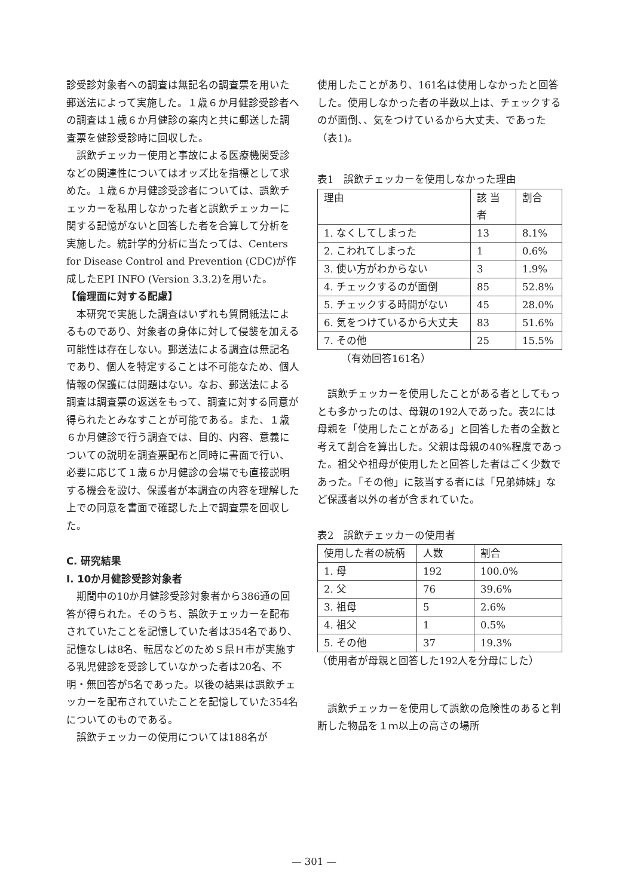診受診対象者への調査は無記名の調査票を用いた郵送法によって実施した。１歳６か月健診受診者への調査は１歳６か月健診の案内と共に郵送した調査票を健診受診時に回収した。
誤飲チェッカー使用と事故による医療機関受診などの関連性についてはオッズ比を指標として求めた。１歳６か月健診受診者については、誤飲チェッカーを私用しなかった者と誤飲チェッカーに関する記憶がないと回答した者を合算して分析を実施した。統計学的分析に当たっては、Centers for Disease Control and Prevention (CDC)が作成したEPI INFO (Version 3.3.2)を用いた。
【倫理面に対する配慮】
本研究で実施した調査はいずれも質問紙法によるものであり、対象者の身体に対して侵襲を加える可能性は存在しない。郵送法による調査は無記名であり、個人を特定することは不可能なため、個人情報の保護には問題はない。なお、郵送法による調査は調査票の返送をもって、調査に対する同意が得られたとみなすことが可能である。また、１歳６か月健診で行う調査では、目的、内容、意義についての説明を調査票配布と同時に書面で行い、必要に応じて１歳６か月健診の会場でも直接説明する機会を設け、保護者が本調査の内容を理解した上での同意を書面で確認した上で調査票を回収した。
C. 研究結果
I. 10か月健診受診対象者
期間中の10か月健診受診対象者から386通の回答が得られた。そのうち、誤飲チェッカーを配布されていたことを記憶していた者は354名であり、記憶なしは8名、転居などのためＳ県Ｈ市が実施する乳児健診を受診していなかった者は20名、不明・無回答が5名であった。以後の結果は誤飲チェッカーを配布されていたことを記憶していた354名についてのものである。
誤飲チェッカーの使用については188名が
使用したことがあり、161名は使用しなかったと回答した。使用しなかった者の半数以上は、チェックするのが面倒、、気をつけているから大丈夫、であった（表1)。
表1　誤飲チェッカーを使用しなかった理由
| 理由 | 該 当者 | 割合 |
| 1. なくしてしまった | 13 | 8.1% |
| 2. こわれてしまった | 1 | 0.6% |
| 3. 使い方がわからない | 3 | 1.9% |
| 4. チェックするのが面倒 | 85 | 52.8% |
| 5. チェックする時間がない | 45 | 28.0% |
| 6. 気をつけているから大丈夫 | 83 | 51.6% |
| 7. その他 | 25 | 15.5% |
（有効回答161名）
誤飲チェッカーを使用したことがある者としてもっとも多かったのは、母親の192人であった。表2には母親を「使用したことがある」と回答した者の全数と考えて割合を算出した。父親は母親の40%程度であった。祖父や祖母が使用したと回答した者はごく少数であった。「その他」に該当する者には「兄弟姉妹」など保護者以外の者が含まれていた。
表2　誤飲チェッカーの使用者
| 使用した者の続柄 | 人数 | 割合 |
| 1. 母 | 192 | 100.0% |
| 2. 父 | 76 | 39.6% |
| 3. 祖母 | 5 | 2.6% |
| 4. 祖父 | 1 | 0.5% |
| 5. その他 | 37 | 19.3% |
（使用者が母親と回答した192人を分母にした）
誤飲チェッカーを使用して誤飲の危険性のあると判断した物品を１ｍ以上の高さの場所
— 301 —